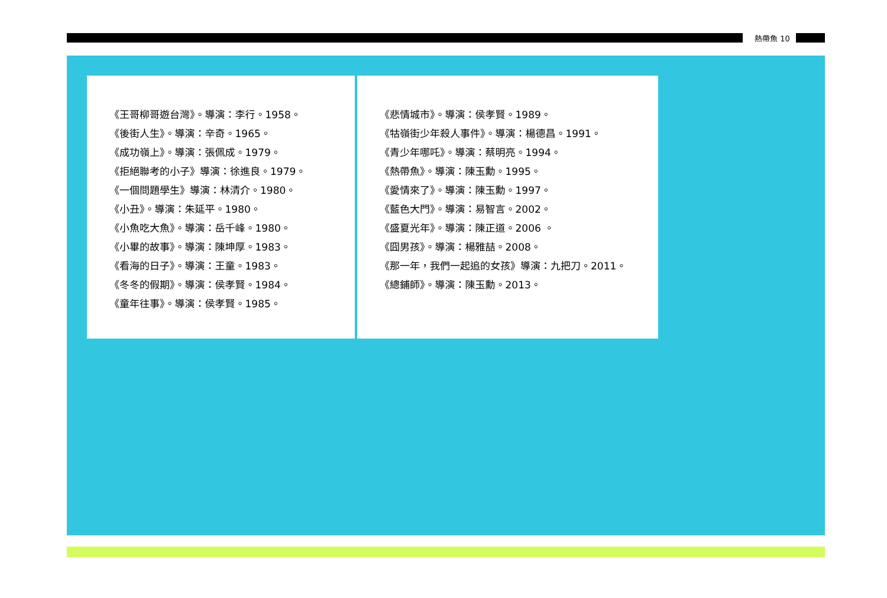熱帶魚 10
《王哥柳哥遊台灣》。導演：李行。1958。
《後街人生》。導演：辛奇。1965。
《成功嶺上》。導演：張佩成。1979。
《拒絕聯考的小子》導演：徐進良。1979。
《一個問題學生》導演：林清介。1980。
《小丑》。導演：朱延平。1980。
《小魚吃大魚》。導演：岳千峰。1980。
《小畢的故事》。導演：陳坤厚。1983。
《看海的日子》。導演：王童。1983。
《冬冬的假期》。導演：侯孝賢。1984。
《童年往事》。導演：侯孝賢。1985。
《悲情城市》。導演：侯孝賢。1989。
《牯嶺街少年殺人事件》。導演：楊德昌。1991。
《青少年哪吒》。導演：蔡明亮。1994。
《熱帶魚》。導演：陳玉勳。1995。
《愛情來了》。導演：陳玉勳。1997。
《藍色大門》。導演：易智言。2002。
《盛夏光年》。導演：陳正道。2006 。
《囧男孩》。導演：楊雅喆。2008。
《那一年，我們一起追的女孩》導演：九把刀。2011。
《總鋪師》。導演：陳玉勳。2013。